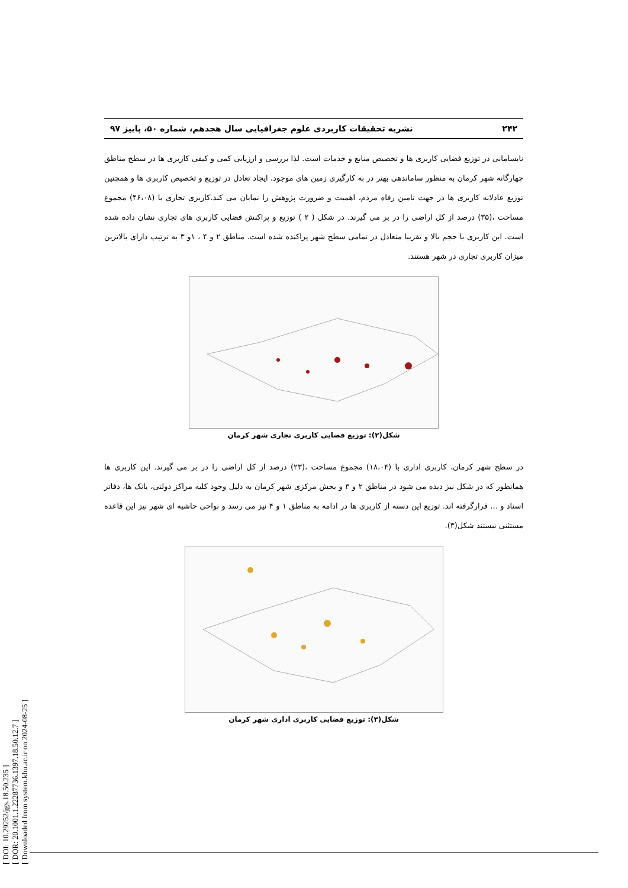[ DOI: 10.29252/jgs.18.50.235 ]
[ DOR: 20.1001.1.22287736.1397.18.50.12.7 ]
[ Downloaded from system.khu.ac.ir on 2024-08-25 ]
۲۴۲ نشریه تحقیقات کاربردی علوم جغرافیایی سال هجدهم، شماره ۵۰، پاییز ۹۷
نابسامانی در توزیع فضایی کاربری ها و تخصیص منابع و خدمات است. لذا بررسی و ارزیابی کمی و کیفی کاربری ها در سطح مناطق چهارگانه شهر کرمان به منظور ساماندهی بهتر در به کارگیری زمین های موجود، ایجاد تعادل در توزیع و تخصیص کاربری ها و همچنین توزیع عادلانه کاربری ها در جهت تامین رفاه مردم، اهمیت و ضرورت پژوهش را نمایان می کند.کاربری تجاری با (۴۶،۰۸) مجموع مساحت ،(۳۵) درصد از کل اراضی را در بر می گیرند. در شکل ( ۲ ) توزیع و پراکنش فضایی کاربری های تجاری نشان داده شده است. این کاربری با حجم بالا و تقریبا متعادل در تمامی سطح شهر پراکنده شده است. مناطق ۲ و ۴ ، ۱و ۳ به ترتیب دارای بالاترین میزان کاربری تجاری در شهر هستند.
شکل(۲): توزیع فضایی کاربری تجاری شهر کرمان
در سطح شهر کرمان، کاربری اداری با (۱۸،۰۴) مجموع مساحت ،(۲۳) درصد از کل اراضی را در بر می گیرند. این کاربری ها همانطور که در شکل نیز دیده می شود در مناطق ۲ و ۳ و بخش مرکزی شهر کرمان به دلیل وجود کلیه مراکز دولتی، بانک ها، دفاتر اسناد و ... قرارگرفته اند. توزیع این دسته از کاربری ها در ادامه به مناطق ۱ و ۴ نیز می رسد و نواحی حاشیه ای شهر نیز این قاعده مستثنی نیستند شکل(۳).
شکل(۳): توزیع فضایی کاربری اداری شهر کرمان